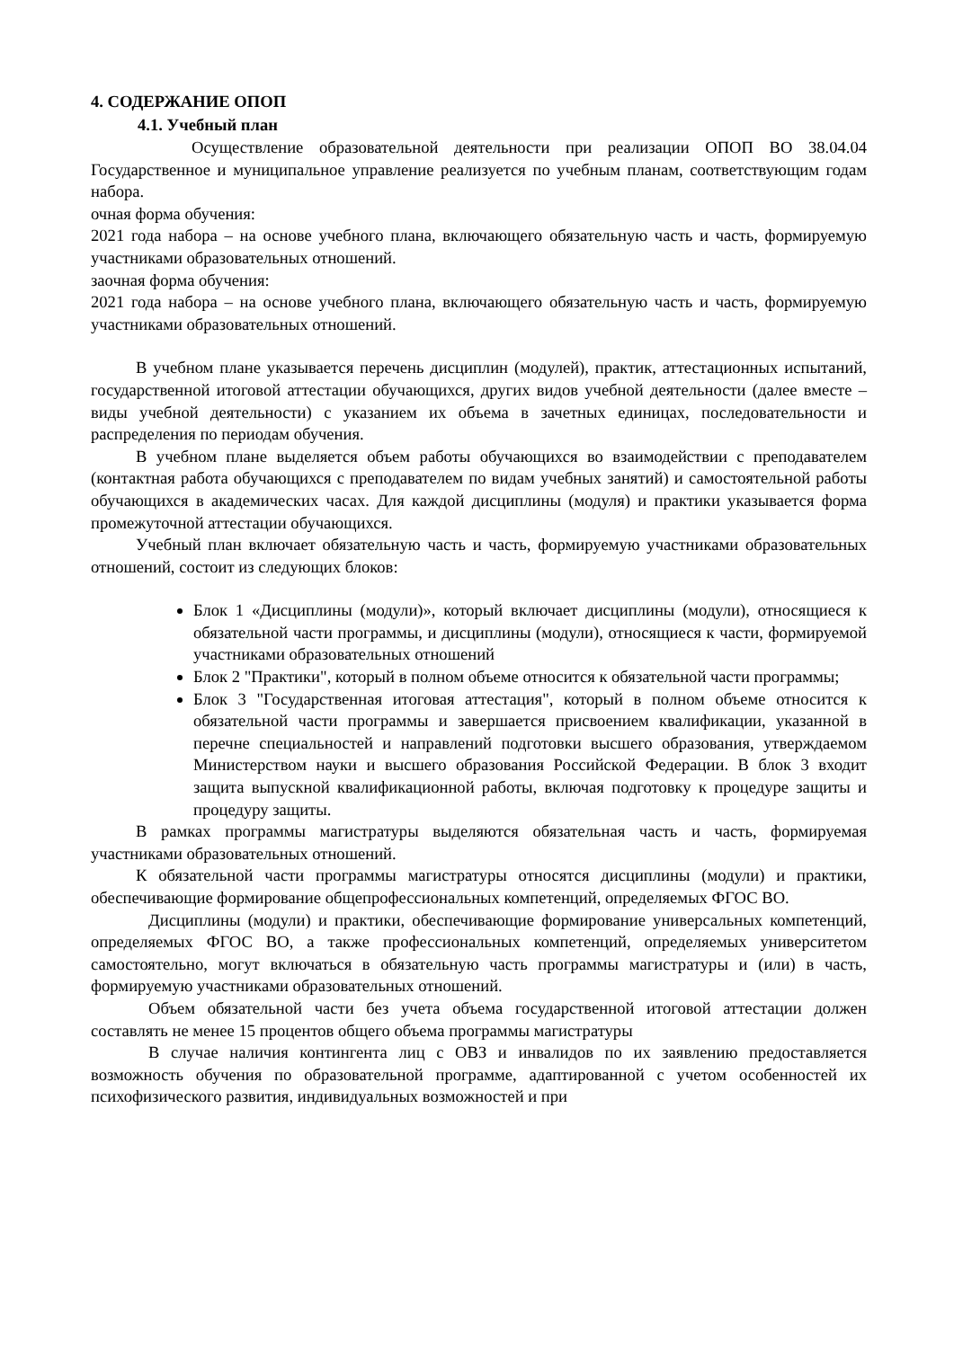4. СОДЕРЖАНИЕ ОПОП
4.1. Учебный план
Осуществление образовательной деятельности при реализации ОПОП ВО 38.04.04 Государственное и муниципальное управление реализуется по учебным планам, соответствующим годам набора.
очная форма обучения:
2021 года набора – на основе учебного плана, включающего обязательную часть и часть, формируемую участниками образовательных отношений.
заочная форма обучения:
2021 года набора – на основе учебного плана, включающего обязательную часть и часть, формируемую участниками образовательных отношений.
В учебном плане указывается перечень дисциплин (модулей), практик, аттестационных испытаний, государственной итоговой аттестации обучающихся, других видов учебной деятельности (далее вместе – виды учебной деятельности) с указанием их объема в зачетных единицах, последовательности и распределения по периодам обучения.
В учебном плане выделяется объем работы обучающихся во взаимодействии с преподавателем (контактная работа обучающихся с преподавателем по видам учебных занятий) и самостоятельной работы обучающихся в академических часах. Для каждой дисциплины (модуля) и практики указывается форма промежуточной аттестации обучающихся.
Учебный план включает обязательную часть и часть, формируемую участниками образовательных отношений, состоит из следующих блоков:
Блок 1 «Дисциплины (модули)», который включает дисциплины (модули), относящиеся к обязательной части программы, и дисциплины (модули), относящиеся к части, формируемой участниками образовательных отношений
Блок 2 "Практики", который в полном объеме относится к обязательной части программы;
Блок 3 "Государственная итоговая аттестация", который в полном объеме относится к обязательной части программы и завершается присвоением квалификации, указанной в перечне специальностей и направлений подготовки высшего образования, утверждаемом Министерством науки и высшего образования Российской Федерации. В блок 3 входит защита выпускной квалификационной работы, включая подготовку к процедуре защиты и процедуру защиты.
В рамках программы магистратуры выделяются обязательная часть и часть, формируемая участниками образовательных отношений.
К обязательной части программы магистратуры относятся дисциплины (модули) и практики, обеспечивающие формирование общепрофессиональных компетенций, определяемых ФГОС ВО.
Дисциплины (модули) и практики, обеспечивающие формирование универсальных компетенций, определяемых ФГОС ВО, а также профессиональных компетенций, определяемых университетом самостоятельно, могут включаться в обязательную часть программы магистратуры и (или) в часть, формируемую участниками образовательных отношений.
Объем обязательной части без учета объема государственной итоговой аттестации должен составлять не менее 15 процентов общего объема программы магистратуры
В случае наличия контингента лиц с ОВЗ и инвалидов по их заявлению предоставляется возможность обучения по образовательной программе, адаптированной с учетом особенностей их психофизического развития, индивидуальных возможностей и при